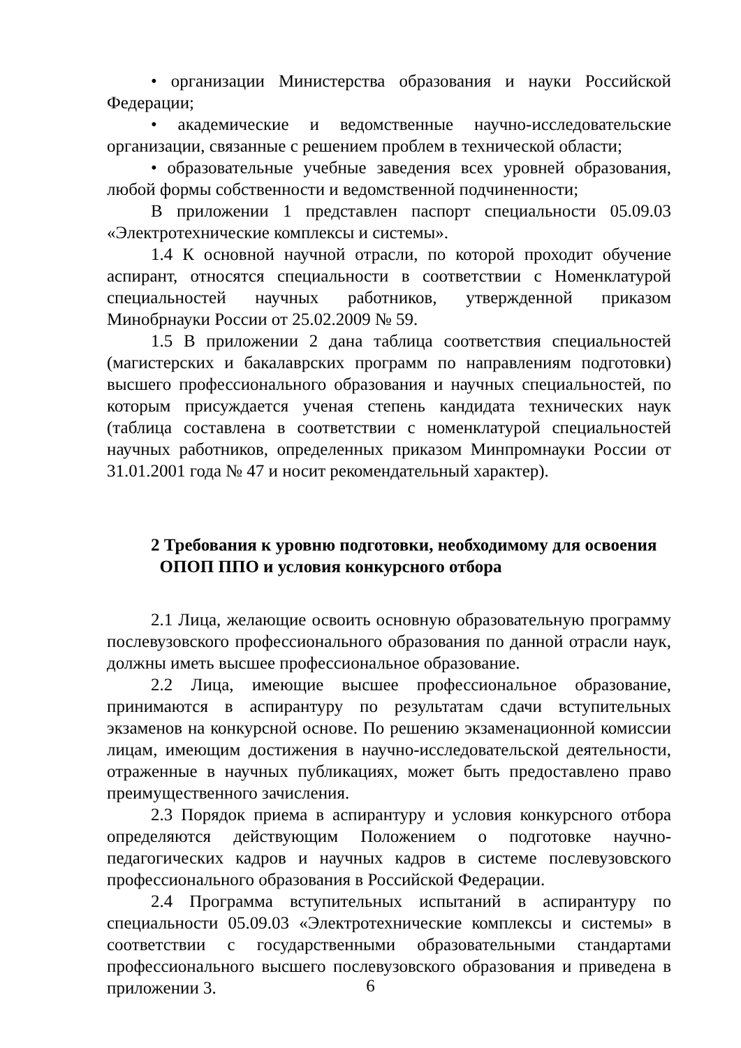• организации Министерства образования и науки Российской Федерации;
• академические и ведомственные научно-исследовательские организации, связанные с решением проблем в технической области;
• образовательные учебные заведения всех уровней образования, любой формы собственности и ведомственной подчиненности;
В приложении 1 представлен паспорт специальности 05.09.03 «Электротехнические комплексы и системы».
1.4 К основной научной отрасли, по которой проходит обучение аспирант, относятся специальности в соответствии с Номенклатурой специальностей научных работников, утвержденной приказом Минобрнауки России от 25.02.2009 № 59.
1.5 В приложении 2 дана таблица соответствия специальностей (магистерских и бакалаврских программ по направлениям подготовки) высшего профессионального образования и научных специальностей, по которым присуждается ученая степень кандидата технических наук (таблица составлена в соответствии с номенклатурой специальностей научных работников, определенных приказом Минпромнауки России от 31.01.2001 года № 47 и носит рекомендательный характер).
2 Требования к уровню подготовки, необходимому для освоения
ОПОП ППО и условия конкурсного отбора
2.1 Лица, желающие освоить основную образовательную программу послевузовского профессионального образования по данной отрасли наук, должны иметь высшее профессиональное образование.
2.2 Лица, имеющие высшее профессиональное образование, принимаются в аспирантуру по результатам сдачи вступительных экзаменов на конкурсной основе. По решению экзаменационной комиссии лицам, имеющим достижения в научно-исследовательской деятельности, отраженные в научных публикациях, может быть предоставлено право преимущественного зачисления.
2.3 Порядок приема в аспирантуру и условия конкурсного отбора определяются действующим Положением о подготовке научно-педагогических кадров и научных кадров в системе послевузовского профессионального образования в Российской Федерации.
2.4 Программа вступительных испытаний в аспирантуру по специальности 05.09.03 «Электротехнические комплексы и системы» в соответствии с государственными образовательными стандартами профессионального высшего послевузовского образования и приведена в приложении 3.
6